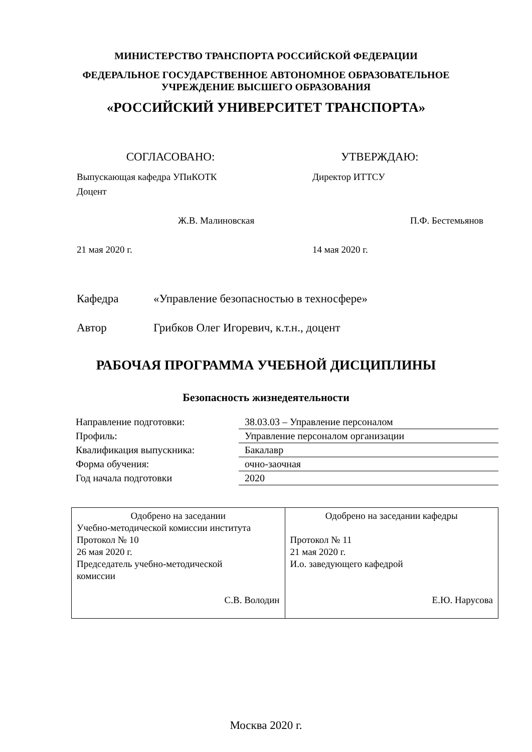МИНИСТЕРСТВО ТРАНСПОРТА РОССИЙСКОЙ ФЕДЕРАЦИИ
ФЕДЕРАЛЬНОЕ ГОСУДАРСТВЕННОЕ АВТОНОМНОЕ ОБРАЗОВАТЕЛЬНОЕ
УЧРЕЖДЕНИЕ ВЫСШЕГО ОБРАЗОВАНИЯ
«РОССИЙСКИЙ УНИВЕРСИТЕТ ТРАНСПОРТА»
СОГЛАСОВАНО: УТВЕРЖДАЮ:
Выпускающая кафедра УПиКОТК
Доцент
Ж.В. Малиновская
21 мая 2020 г.
Директор ИТТСУ
П.Ф. Бестемьянов
14 мая 2020 г.
Кафедра «Управление безопасностью в техносфере»
Автор Грибков Олег Игоревич, к.т.н., доцент
РАБОЧАЯ ПРОГРАММА УЧЕБНОЙ ДИСЦИПЛИНЫ
Безопасность жизнедеятельности
| Направление подготовки: | 38.03.03 – Управление персоналом |
| Профиль: | Управление персоналом организации |
| Квалификация выпускника: | Бакалавр |
| Форма обучения: | очно-заочная |
| Год начала подготовки | 2020 |
| Одобрено на заседании Учебно-методической комиссии института Протокол № 10 26 мая 2020 г. Председатель учебно-методической комиссии С.В. Володин | Одобрено на заседании кафедры Протокол № 11 21 мая 2020 г. И.о. заведующего кафедрой Е.Ю. Нарусова |
Москва 2020 г.